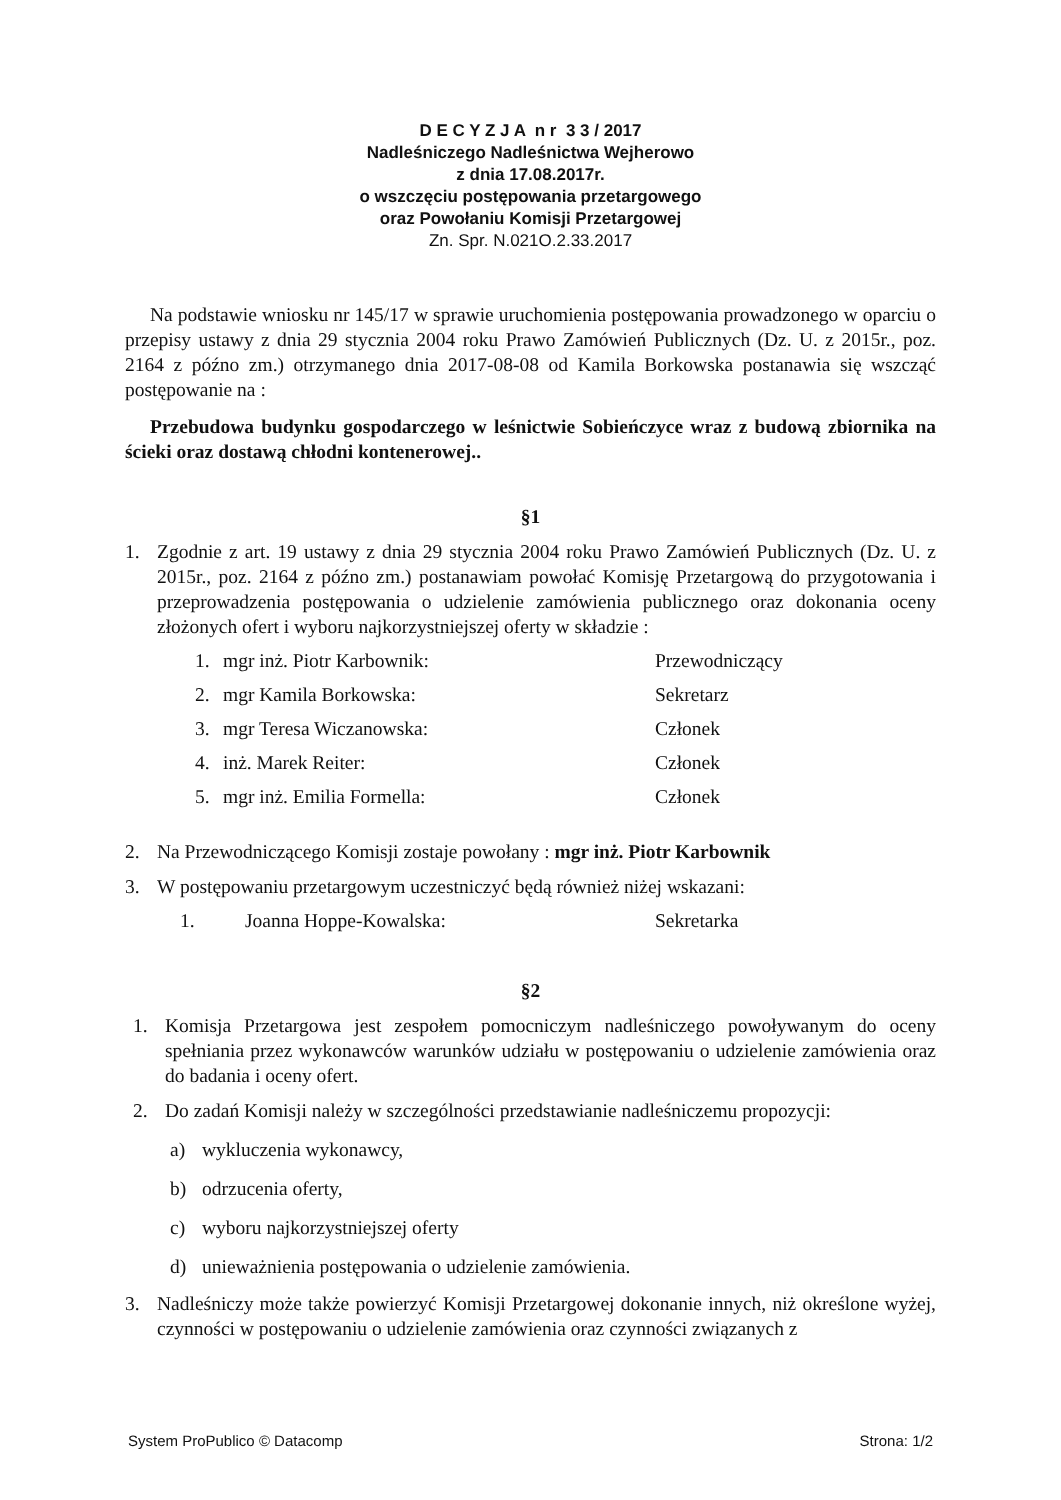D E C Y Z J A n r 3 3 / 2017
Nadleśniczego Nadleśnictwa Wejherowo
z dnia 17.08.2017r.
o wszczęciu postępowania przetargowego
oraz Powołaniu Komisji Przetargowej
Zn. Spr. N.021O.2.33.2017
Na podstawie wniosku nr 145/17 w sprawie uruchomienia postępowania prowadzonego w oparciu o przepisy ustawy z dnia 29 stycznia 2004 roku Prawo Zamówień Publicznych (Dz. U. z 2015r., poz. 2164 z późno zm.) otrzymanego dnia 2017-08-08 od Kamila Borkowska postanawia się wszcząć postępowanie na :
Przebudowa budynku gospodarczego w leśnictwie Sobieńczyce wraz z budową zbiornika na ścieki oraz dostawą chłodni kontenerowej..
§1
1. Zgodnie z art. 19 ustawy z dnia 29 stycznia 2004 roku Prawo Zamówień Publicznych (Dz. U. z 2015r., poz. 2164 z późno zm.) postanawiam powołać Komisję Przetargową do przygotowania i przeprowadzenia postępowania o udzielenie zamówienia publicznego oraz dokonania oceny złożonych ofert i wyboru najkorzystniejszej oferty w składzie :
1. mgr inż. Piotr Karbownik: Przewodniczący
2. mgr Kamila Borkowska: Sekretarz
3. mgr Teresa Wiczanowska: Członek
4. inż. Marek Reiter: Członek
5. mgr inż. Emilia Formella: Członek
2. Na Przewodniczącego Komisji zostaje powołany : mgr inż. Piotr Karbownik
3. W postępowaniu przetargowym uczestniczyć będą również niżej wskazani:
1. Joanna Hoppe-Kowalska: Sekretarka
§2
1. Komisja Przetargowa jest zespołem pomocniczym nadleśniczego powoływanym do oceny spełniania przez wykonawców warunków udziału w postępowaniu o udzielenie zamówienia oraz do badania i oceny ofert.
2. Do zadań Komisji należy w szczególności przedstawianie nadleśniczemu propozycji:
a) wykluczenia wykonawcy,
b) odrzucenia oferty,
c) wyboru najkorzystniejszej oferty
d) unieważnienia postępowania o udzielenie zamówienia.
3. Nadleśniczy może także powierzyć Komisji Przetargowej dokonanie innych, niż określone wyżej, czynności w postępowaniu o udzielenie zamówienia oraz czynności związanych z
System ProPublico © Datacomp Strona: 1/2